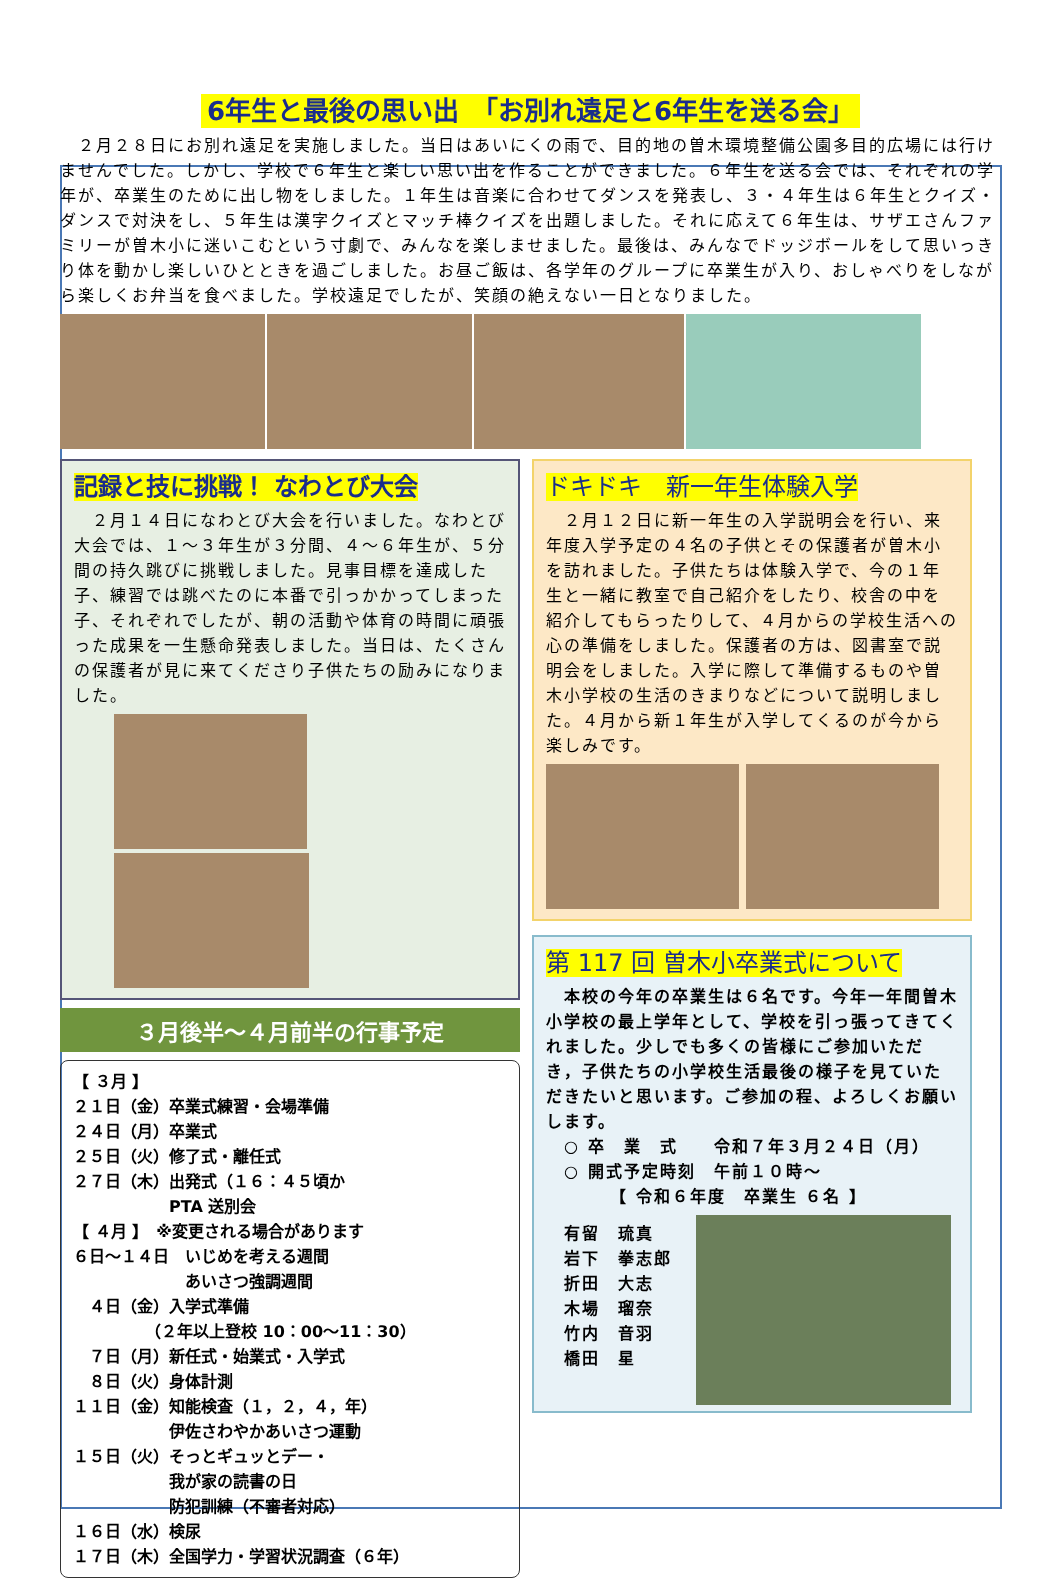6年生と最後の思い出　「お別れ遠足と6年生を送る会」
　２月２８日にお別れ遠足を実施しました。当日はあいにくの雨で、目的地の曽木環境整備公園多目的広場には行けませんでした。しかし、学校で６年生と楽しい思い出を作ることができました。６年生を送る会では、それぞれの学年が、卒業生のために出し物をしました。１年生は音楽に合わせてダンスを発表し、３・４年生は６年生とクイズ・ダンスで対決をし、５年生は漢字クイズとマッチ棒クイズを出題しました。それに応えて６年生は、サザエさんファミリーが曽木小に迷いこむという寸劇で、みんなを楽しませました。最後は、みんなでドッジボールをして思いっきり体を動かし楽しいひとときを過ごしました。お昼ご飯は、各学年のグループに卒業生が入り、おしゃべりをしながら楽しくお弁当を食べました。学校遠足でしたが、笑顔の絶えない一日となりました。
記録と技に挑戦！ なわとび大会
　２月１４日になわとび大会を行いました。なわとび大会では、１～３年生が３分間、４～６年生が、５分間の持久跳びに挑戦しました。見事目標を達成した子、練習では跳べたのに本番で引っかかってしまった子、それぞれでしたが、朝の活動や体育の時間に頑張った成果を一生懸命発表しました。当日は、たくさんの保護者が見に来てくださり子供たちの励みになりました。
３月後半～４月前半の行事予定
【 ３月 】
２１日（金）卒業式練習・会場準備
２４日（月）卒業式
２５日（火）修了式・離任式
２７日（木）出発式（１６：４５頃か
　　　　　　PTA 送別会
【 ４月 】　※変更される場合があります
６日～１４日　いじめを考える週間
　　　　　　　あいさつ強調週間
　４日（金）入学式準備
　　　　　（２年以上登校 10：00～11：30）
　７日（月）新任式・始業式・入学式
　８日（火）身体計測
１１日（金）知能検査（１，２，４，年）
　　　　　　伊佐さわやかあいさつ運動
１５日（火）そっとギュッとデー・
　　　　　　我が家の読書の日
　　　　　　防犯訓練（不審者対応）
１６日（水）検尿
１７日（木）全国学力・学習状況調査（６年）
ドキドキ　新一年生体験入学
　２月１２日に新一年生の入学説明会を行い、来年度入学予定の４名の子供とその保護者が曽木小を訪れました。子供たちは体験入学で、今の１年生と一緒に教室で自己紹介をしたり、校舎の中を紹介してもらったりして、４月からの学校生活への心の準備をしました。保護者の方は、図書室で説明会をしました。入学に際して準備するものや曽木小学校の生活のきまりなどについて説明しました。４月から新１年生が入学してくるのが今から楽しみです。
第 117 回 曽木小卒業式について
　本校の今年の卒業生は６名です。今年一年間曽木小学校の最上学年として、学校を引っ張ってきてくれました。少しでも多くの皆様にご参加いただき，子供たちの小学校生活最後の様子を見ていただきたいと思います。ご参加の程、よろしくお願いします。
　○ 卒　業　式　　令和７年３月２４日（月）
　○ 開式予定時刻　午前１０時～
　　　　【 令和６年度　卒業生 ６名 】
　有留　琉真
　岩下　拳志郎
　折田　大志
　木場　瑠奈
　竹内　音羽
　橋田　星